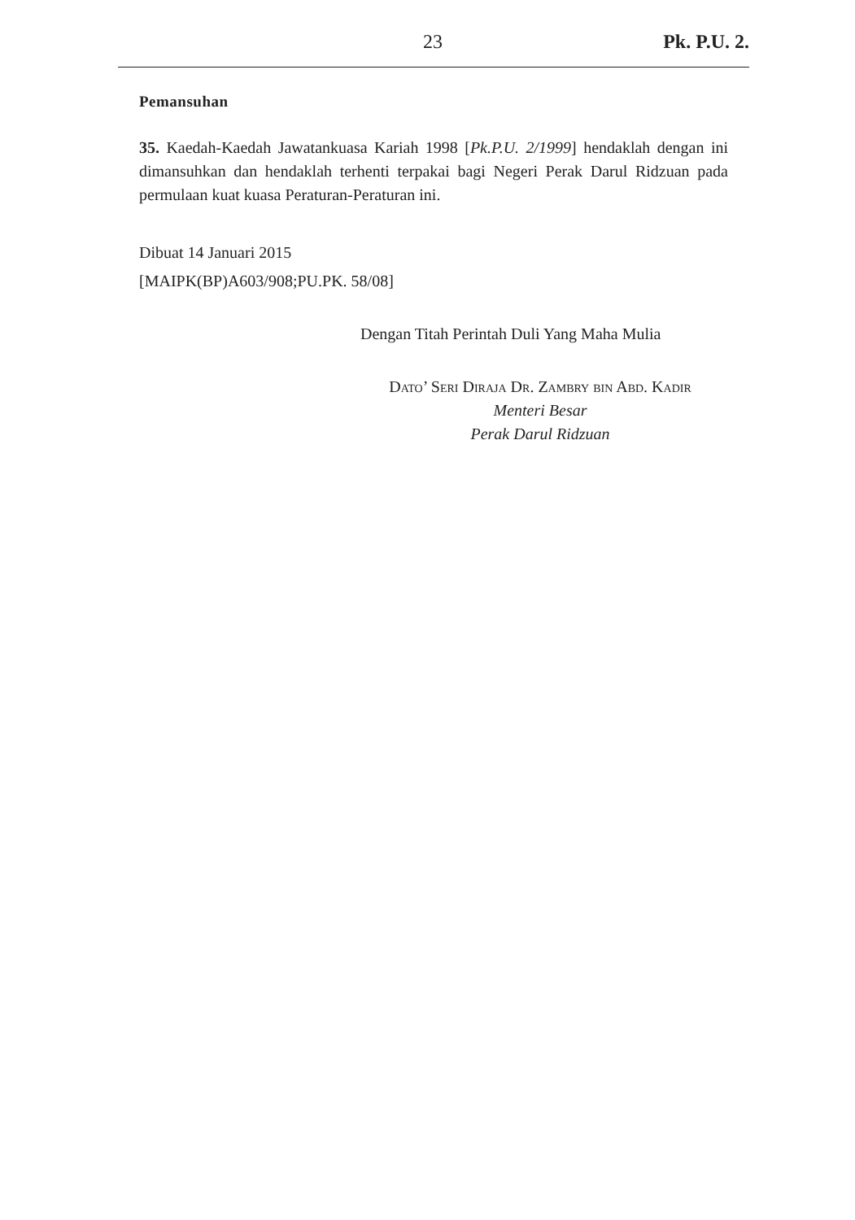23 Pk. P.U. 2.
Pemansuhan
35. Kaedah-Kaedah Jawatankuasa Kariah 1998 [Pk.P.U. 2/1999] hendaklah dengan ini dimansuhkan dan hendaklah terhenti terpakai bagi Negeri Perak Darul Ridzuan pada permulaan kuat kuasa Peraturan-Peraturan ini.
Dibuat 14 Januari 2015
[MAIPK(BP)A603/908;PU.PK. 58/08]
Dengan Titah Perintah Duli Yang Maha Mulia
Dato’ Seri Diraja Dr. Zambry bin Abd. Kadir
Menteri Besar
Perak Darul Ridzuan